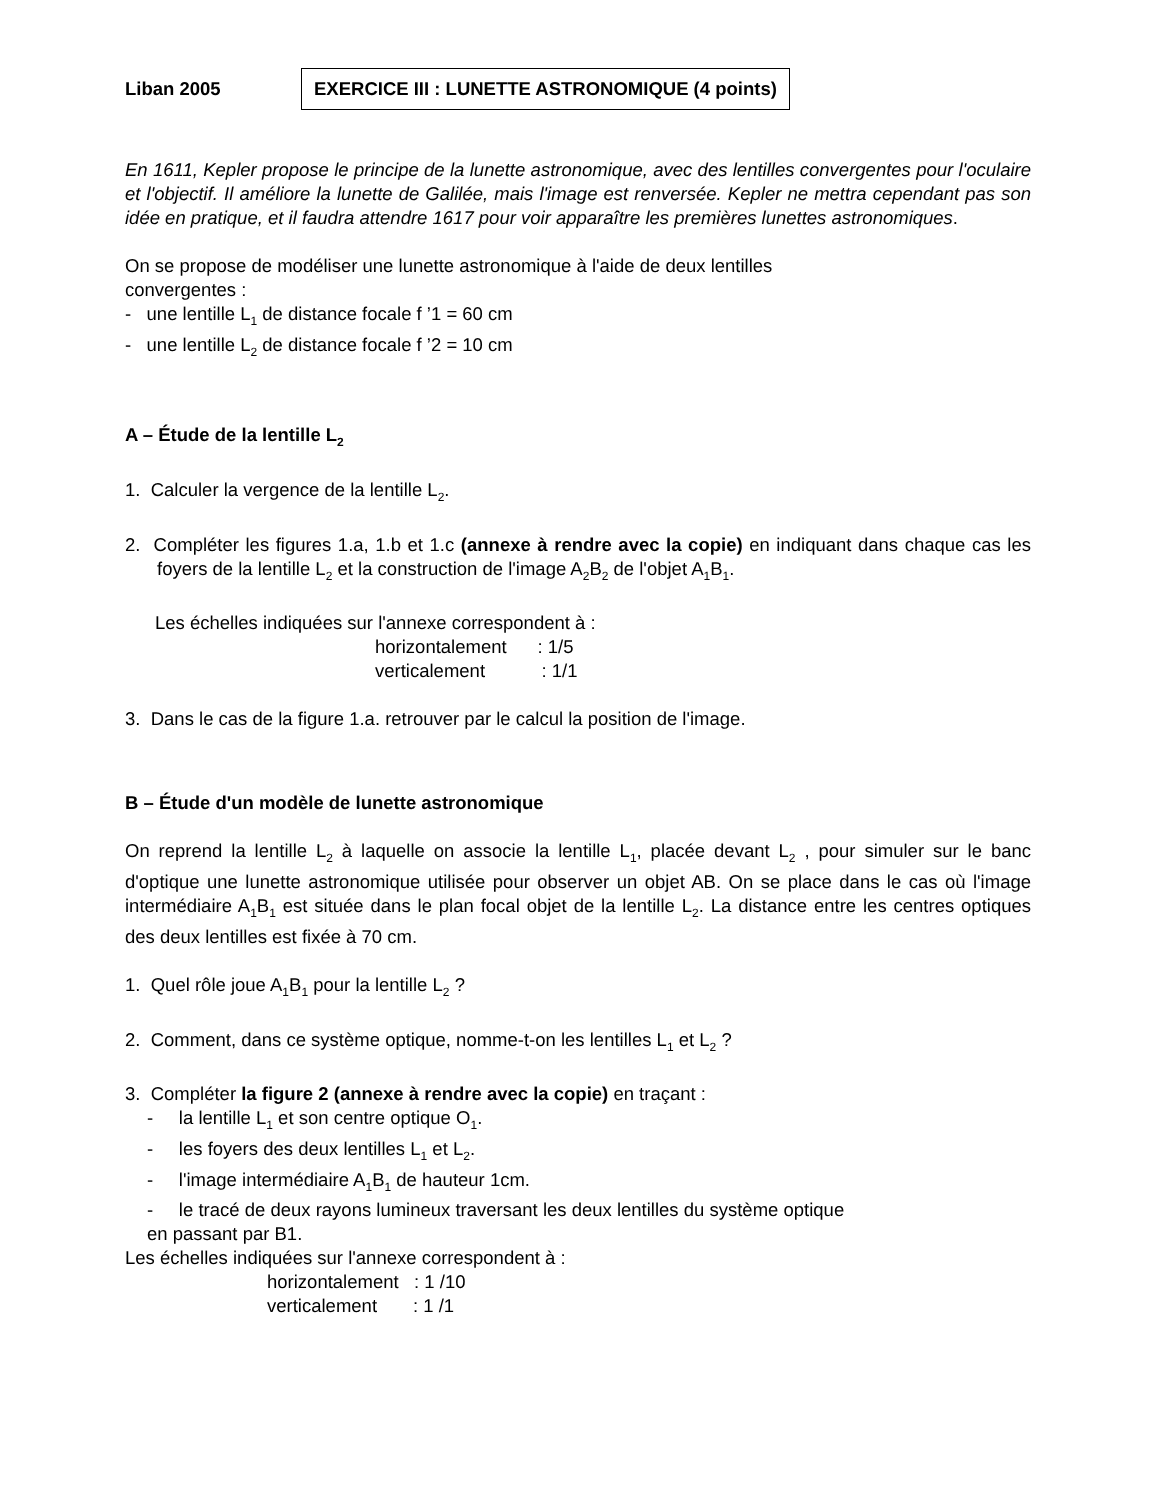Liban 2005 EXERCICE III : LUNETTE ASTRONOMIQUE (4 points)
En 1611, Kepler propose le principe de la lunette astronomique, avec des lentilles convergentes pour l'oculaire et l'objectif. Il améliore la lunette de Galilée, mais l'image est renversée. Kepler ne mettra cependant pas son idée en pratique, et il faudra attendre 1617 pour voir apparaître les premières lunettes astronomiques.
On se propose de modéliser une lunette astronomique à l'aide de deux lentilles
convergentes :
- une lentille L<sub>1</sub> de distance focale f ’1 = 60 cm
- une lentille L<sub>2</sub> de distance focale f ’2 = 10 cm
A – Étude de la lentille L<sub>2</sub>
1. Calculer la vergence de la lentille L<sub>2</sub>.
2. Compléter les figures 1.a, 1.b et 1.c (annexe à rendre avec la copie) en indiquant dans chaque cas les foyers de la lentille L<sub>2</sub> et la construction de l'image A<sub>2</sub>B<sub>2</sub> de l'objet A<sub>1</sub>B<sub>1</sub>.
Les échelles indiquées sur l'annexe correspondent à :
horizontalement : 1/5
verticalement : 1/1
3. Dans le cas de la figure 1.a. retrouver par le calcul la position de l'image.
B – Étude d'un modèle de lunette astronomique
On reprend la lentille L<sub>2</sub> à laquelle on associe la lentille L<sub>1</sub>, placée devant L<sub>2</sub> , pour simuler sur le banc d'optique une lunette astronomique utilisée pour observer un objet AB. On se place dans le cas où l'image intermédiaire A<sub>1</sub>B<sub>1</sub> est située dans le plan focal objet de la lentille L<sub>2</sub>. La distance entre les centres optiques des deux lentilles est fixée à 70 cm.
1. Quel rôle joue A<sub>1</sub>B<sub>1</sub> pour la lentille L<sub>2</sub> ?
2. Comment, dans ce système optique, nomme-t-on les lentilles L<sub>1</sub> et L<sub>2</sub> ?
3. Compléter la figure 2 (annexe à rendre avec la copie) en traçant :
- la lentille L<sub>1</sub> et son centre optique O<sub>1</sub>.
- les foyers des deux lentilles L<sub>1</sub> et L<sub>2</sub>.
- l'image intermédiaire A<sub>1</sub>B<sub>1</sub> de hauteur 1cm.
- le tracé de deux rayons lumineux traversant les deux lentilles du système optique
en passant par B1.
Les échelles indiquées sur l'annexe correspondent à :
horizontalement : 1 /10
verticalement : 1 /1